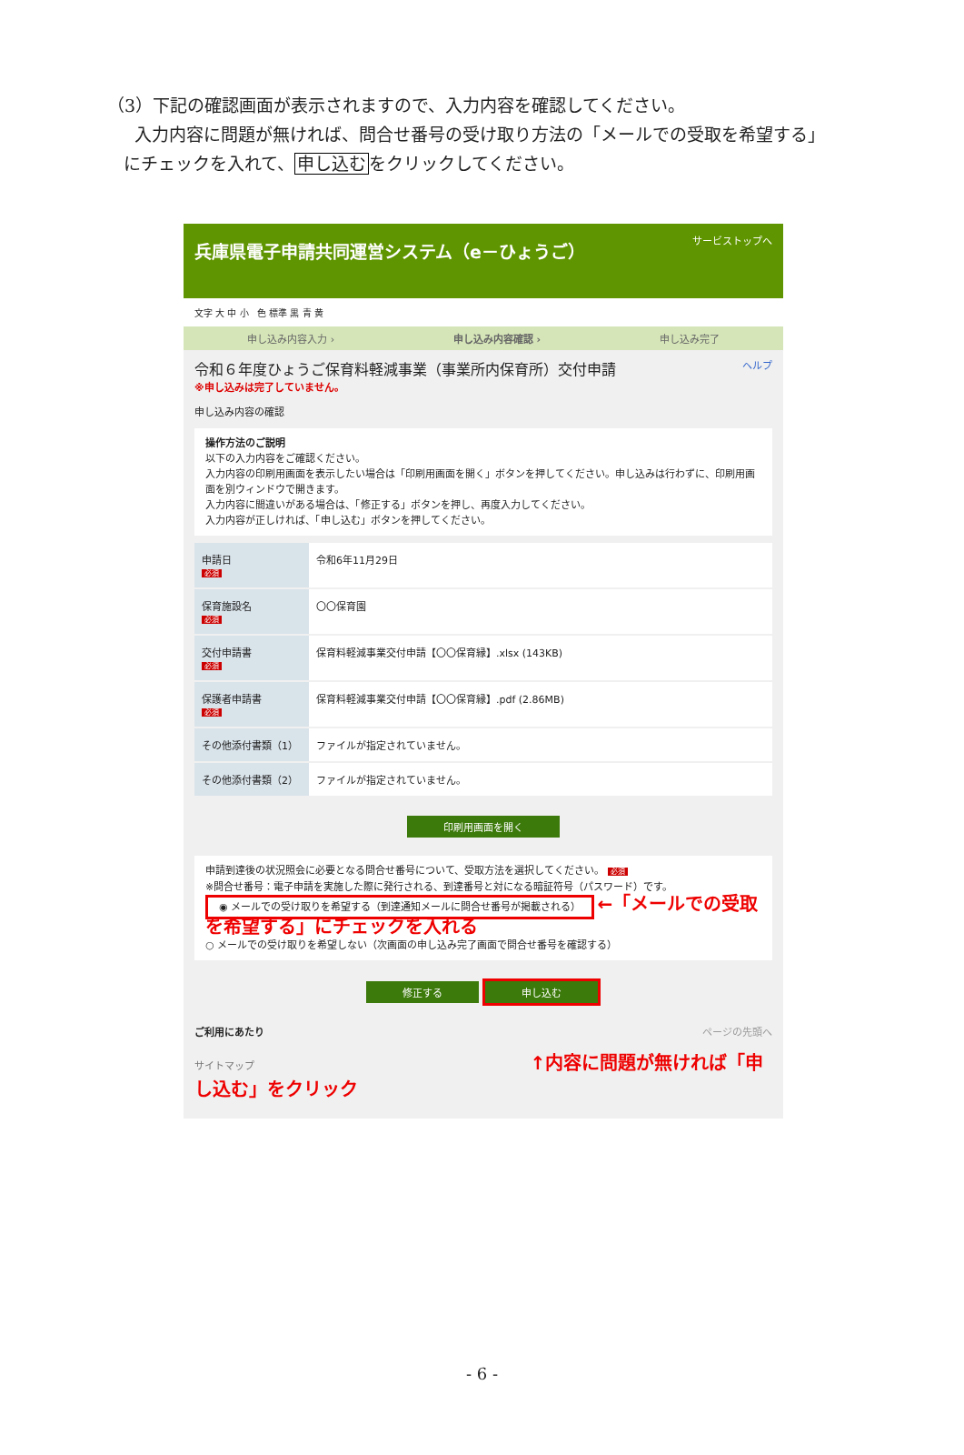（3）下記の確認画面が表示されますので、入力内容を確認してください。
入力内容に問題が無ければ、問合せ番号の受け取り方法の「メールでの受取を希望する」
にチェックを入れて、申し込むをクリックしてください。
兵庫県電子申請共同運営システム（e－ひょうご） サービストップへ
文字 大 中 小 色 標準 黒 青 黄
申し込み内容入力 › 申し込み内容確認 › 申し込み完了
令和６年度ひょうご保育料軽減事業（事業所内保育所）交付申請 ヘルプ
※申し込みは完了していません。
申し込み内容の確認
操作方法のご説明
以下の入力内容をご確認ください。
入力内容の印刷用画面を表示したい場合は「印刷用画面を開く」ボタンを押してください。申し込みは行わずに、印刷用画面を別ウィンドウで開きます。
入力内容に間違いがある場合は、「修正する」ボタンを押し、再度入力してください。
入力内容が正しければ、「申し込む」ボタンを押してください。
| 申請日 必須 | 令和6年11月29日 |
| 保育施設名 必須 | 〇〇保育園 |
| 交付申請書 必須 | 保育料軽減事業交付申請【〇〇保育縁】.xlsx (143KB) |
| 保護者申請書 必須 | 保育料軽減事業交付申請【〇〇保育縁】.pdf (2.86MB) |
| その他添付書類（1） | ファイルが指定されていません。 |
| その他添付書類（2） | ファイルが指定されていません。 |
印刷用画面を開く
申請到達後の状況照会に必要となる問合せ番号について、受取方法を選択してください。 必須
※問合せ番号：電子申請を実施した際に発行される、到達番号と対になる暗証符号（パスワード）です。
◉ メールでの受け取りを希望する（到達通知メールに問合せ番号が掲載される） ←「メールでの受取を希望する」にチェックを入れる
○ メールでの受け取りを希望しない（次画面の申し込み完了画面で問合せ番号を確認する）
修正する 申し込む
ご利用にあたり ページの先頭へ
サイトマップ ↑内容に問題が無ければ「申し込む」をクリック
- 6 -